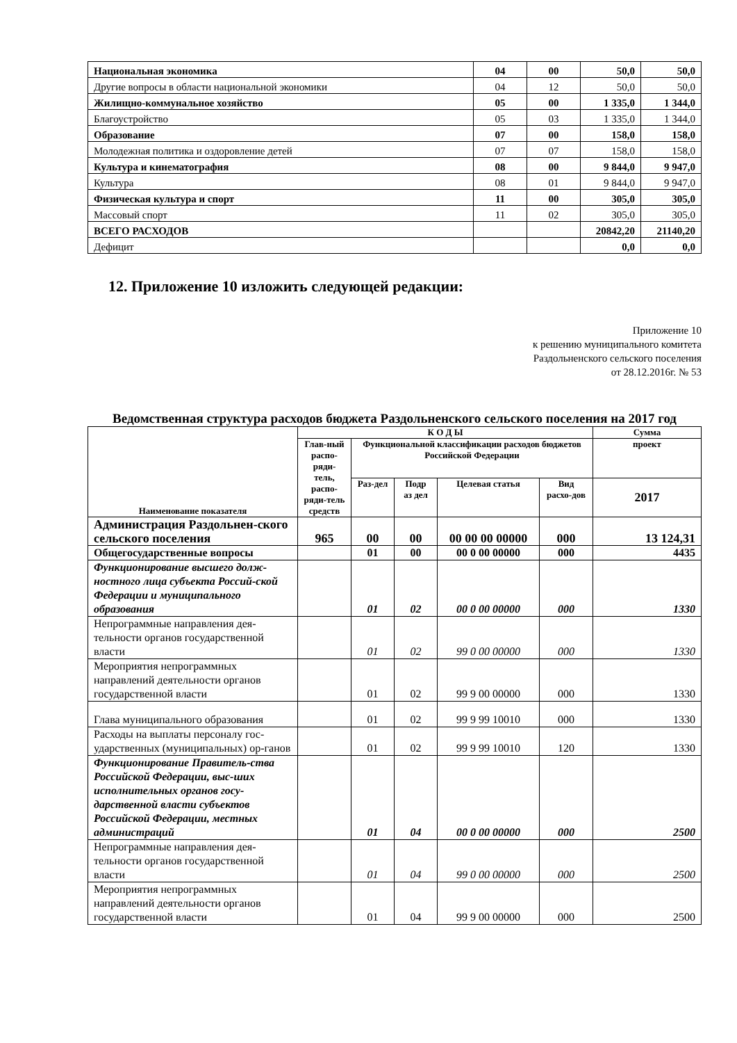| Национальная экономика | 04 | 00 | 50,0 | 50,0 |
| Другие вопросы в области национальной экономики | 04 | 12 | 50,0 | 50,0 |
| Жилищно-коммунальное хозяйство | 05 | 00 | 1 335,0 | 1 344,0 |
| Благоустройство | 05 | 03 | 1 335,0 | 1 344,0 |
| Образование | 07 | 00 | 158,0 | 158,0 |
| Молодежная политика и оздоровление детей | 07 | 07 | 158,0 | 158,0 |
| Культура и кинематография | 08 | 00 | 9 844,0 | 9 947,0 |
| Культура | 08 | 01 | 9 844,0 | 9 947,0 |
| Физическая культура и спорт | 11 | 00 | 305,0 | 305,0 |
| Массовый спорт | 11 | 02 | 305,0 | 305,0 |
| ВСЕГО РАСХОДОВ | | | 20842,20 | 21140,20 |
| Дефицит | | | 0,0 | 0,0 |
12. Приложение 10 изложить следующей редакции:
Приложение 10
к решению муниципального комитета
Раздольненского сельского поселения
от 28.12.2016г. № 53
Ведомственная структура расходов бюджета Раздольненского сельского поселения на 2017 год
| Наименование показателя | К О Д Ы | | | | | Сумма |
| --- | --- | --- | --- | --- | --- | --- |
| | Глав-ный распо-ряди-тель, распо-ряди-тель средств | Функциональной классификации расходов бюджетов Российской Федерации | | | | проект |
| | | Раз-дел | Подр аз дел | Целевая статья | Вид расхо-дов | 2017 |
| Администрация Раздольнен-ского сельского поселения | 965 | 00 | 00 | 00 00 00 00000 | 000 | 13 124,31 |
| Общегосударственные вопросы | | 01 | 00 | 00 0 00 00000 | 000 | 4435 |
| Функционирование высшего долж-ностного лица субъекта Россий-ской Федерации и муниципального образования | | 01 | 02 | 00 0 00 00000 | 000 | 1330 |
| Непрограммные направления дея-тельности органов государственной власти | | 01 | 02 | 99 0 00 00000 | 000 | 1330 |
| Мероприятия непрограммных направлений деятельности органов государственной власти | | 01 | 02 | 99 9 00 00000 | 000 | 1330 |
| Глава муниципального образования | | 01 | 02 | 99 9 99 10010 | 000 | 1330 |
| Расходы на выплаты персоналу гос-ударственных (муниципальных) ор-ганов | | 01 | 02 | 99 9 99 10010 | 120 | 1330 |
| Функционирование Правитель-ства Российской Федерации, выс-ших исполнительных органов госу-дарственной власти субъектов Российской Федерации, местных администраций | | 01 | 04 | 00 0 00 00000 | 000 | 2500 |
| Непрограммные направления дея-тельности органов государственной власти | | 01 | 04 | 99 0 00 00000 | 000 | 2500 |
| Мероприятия непрограммных направлений деятельности органов государственной власти | | 01 | 04 | 99 9 00 00000 | 000 | 2500 |